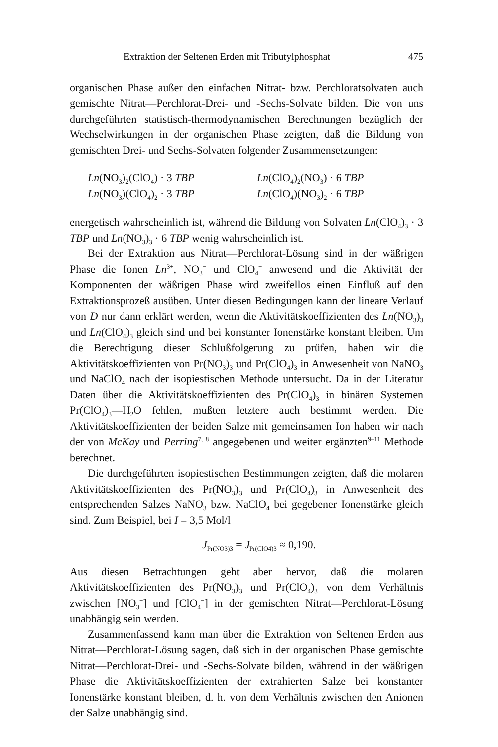Extraktion der Seltenen Erden mit Tributylphosphat 475
organischen Phase außer den einfachen Nitrat- bzw. Perchloratsolvaten auch gemischte Nitrat—Perchlorat-Drei- und -Sechs-Solvate bilden. Die von uns durchgeführten statistisch-thermodynamischen Berechnungen bezüglich der Wechselwirkungen in der organischen Phase zeigten, daß die Bildung von gemischten Drei- und Sechs-Solvaten folgender Zusammensetzungen:
Ln(NO<sub>3</sub>)<sub>2</sub>(ClO<sub>4</sub>) · 3 TBP
Ln(ClO<sub>4</sub>)<sub>2</sub>(NO<sub>3</sub>) · 6 TBP
Ln(NO<sub>3</sub>)(ClO<sub>4</sub>)<sub>2</sub> · 3 TBP
Ln(ClO<sub>4</sub>)(NO<sub>3</sub>)<sub>2</sub> · 6 TBP
energetisch wahrscheinlich ist, während die Bildung von Solvaten Ln(ClO<sub>4</sub>)<sub>3</sub> · 3 TBP und Ln(NO<sub>3</sub>)<sub>3</sub> · 6 TBP wenig wahrscheinlich ist.
Bei der Extraktion aus Nitrat—Perchlorat-Lösung sind in der wäßrigen Phase die Ionen Ln<sup>3+</sup>, NO<sub>3</sub><sup>−</sup> und ClO<sub>4</sub><sup>−</sup> anwesend und die Aktivität der Komponenten der wäßrigen Phase wird zweifellos einen Einfluß auf den Extraktionsprozeß ausüben. Unter diesen Bedingungen kann der lineare Verlauf von D nur dann erklärt werden, wenn die Aktivitätskoeffizienten des Ln(NO<sub>3</sub>)<sub>3</sub> und Ln(ClO<sub>4</sub>)<sub>3</sub> gleich sind und bei konstanter Ionenstärke konstant bleiben. Um die Berechtigung dieser Schlußfolgerung zu prüfen, haben wir die Aktivitätskoeffizienten von Pr(NO<sub>3</sub>)<sub>3</sub> und Pr(ClO<sub>4</sub>)<sub>3</sub> in Anwesenheit von NaNO<sub>3</sub> und NaClO<sub>4</sub> nach der isopiestischen Methode untersucht. Da in der Literatur Daten über die Aktivitätskoeffizienten des Pr(ClO<sub>4</sub>)<sub>3</sub> in binären Systemen Pr(ClO<sub>4</sub>)<sub>3</sub>—H<sub>2</sub>O fehlen, mußten letztere auch bestimmt werden. Die Aktivitätskoeffizienten der beiden Salze mit gemeinsamen Ion haben wir nach der von McKay und Perring<sup>7, 8</sup> angegebenen und weiter ergänzten<sup>9–11</sup> Methode berechnet.
Die durchgeführten isopiestischen Bestimmungen zeigten, daß die molaren Aktivitätskoeffizienten des Pr(NO<sub>3</sub>)<sub>3</sub> und Pr(ClO<sub>4</sub>)<sub>3</sub> in Anwesenheit des entsprechenden Salzes NaNO<sub>3</sub> bzw. NaClO<sub>4</sub> bei gegebener Ionenstärke gleich sind. Zum Beispiel, bei I = 3,5 Mol/l
J<sub>Pr(NO3)3</sub> = J<sub>Pr(ClO4)3</sub> ≈ 0,190.
Aus diesen Betrachtungen geht aber hervor, daß die molaren Aktivitätskoeffizienten des Pr(NO<sub>3</sub>)<sub>3</sub> und Pr(ClO<sub>4</sub>)<sub>3</sub> von dem Verhältnis zwischen [NO<sub>3</sub><sup>−</sup>] und [ClO<sub>4</sub><sup>−</sup>] in der gemischten Nitrat—Perchlorat-Lösung unabhängig sein werden.
Zusammenfassend kann man über die Extraktion von Seltenen Erden aus Nitrat—Perchlorat-Lösung sagen, daß sich in der organischen Phase gemischte Nitrat—Perchlorat-Drei- und -Sechs-Solvate bilden, während in der wäßrigen Phase die Aktivitätskoeffizienten der extrahierten Salze bei konstanter Ionenstärke konstant bleiben, d. h. von dem Verhältnis zwischen den Anionen der Salze unabhängig sind.